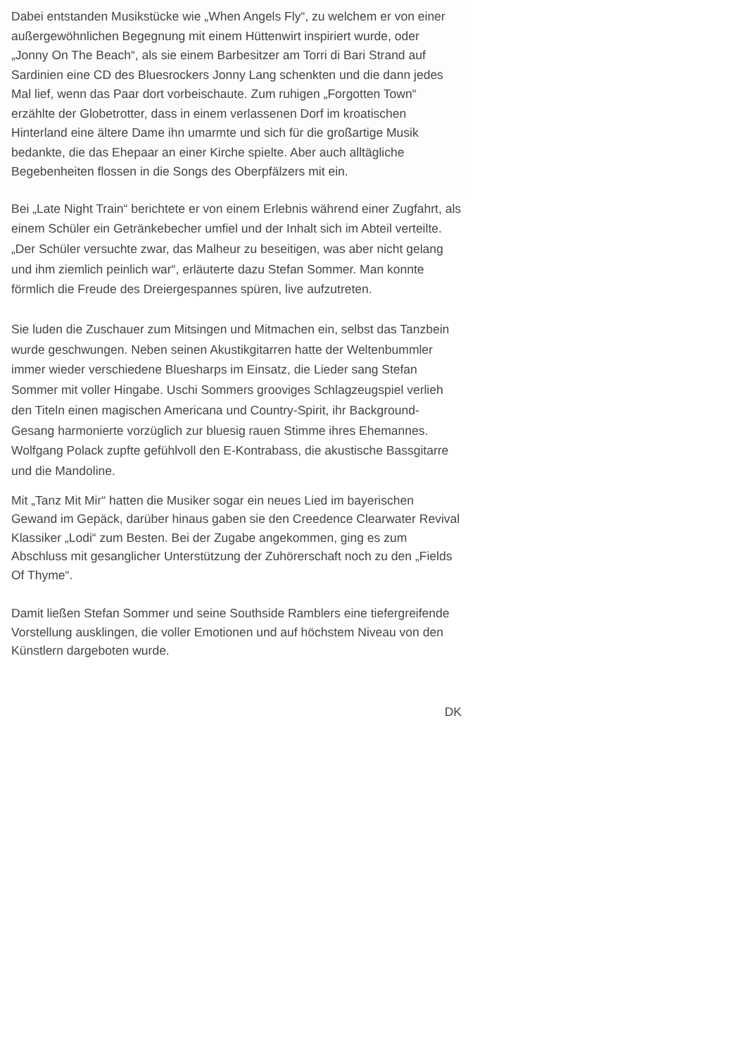Dabei entstanden Musikstücke wie „When Angels Fly“, zu welchem er von einer außergewöhnlichen Begegnung mit einem Hüttenwirt inspiriert wurde, oder „Jonny On The Beach“, als sie einem Barbesitzer am Torri di Bari Strand auf Sardinien eine CD des Bluesrockers Jonny Lang schenkten und die dann jedes Mal lief, wenn das Paar dort vorbeischaute. Zum ruhigen „Forgotten Town“ erzählte der Globetrotter, dass in einem verlassenen Dorf im kroatischen Hinterland eine ältere Dame ihn umarmte und sich für die großartige Musik bedankte, die das Ehepaar an einer Kirche spielte. Aber auch alltägliche Begebenheiten flossen in die Songs des Oberpfälzers mit ein.
Bei „Late Night Train“ berichtete er von einem Erlebnis während einer Zugfahrt, als einem Schüler ein Getränkebecher umfiel und der Inhalt sich im Abteil verteilte. „Der Schüler versuchte zwar, das Malheur zu beseitigen, was aber nicht gelang und ihm ziemlich peinlich war“, erläuterte dazu Stefan Sommer. Man konnte förmlich die Freude des Dreiergespannes spüren, live aufzutreten.
Sie luden die Zuschauer zum Mitsingen und Mitmachen ein, selbst das Tanzbein wurde geschwungen. Neben seinen Akustikgitarren hatte der Weltenbummler immer wieder verschiedene Bluesharps im Einsatz, die Lieder sang Stefan Sommer mit voller Hingabe. Uschi Sommers grooviges Schlagzeugspiel verlieh den Titeln einen magischen Americana und Country-Spirit, ihr Background-Gesang harmonierte vorzüglich zur bluesig rauen Stimme ihres Ehemannes. Wolfgang Polack zupfte gefühlvoll den E-Kontrabass, die akustische Bassgitarre und die Mandoline.
Mit „Tanz Mit Mir“ hatten die Musiker sogar ein neues Lied im bayerischen Gewand im Gepäck, darüber hinaus gaben sie den Creedence Clearwater Revival Klassiker „Lodi“ zum Besten. Bei der Zugabe angekommen, ging es zum Abschluss mit gesanglicher Unterstützung der Zuhörerschaft noch zu den „Fields Of Thyme“.
Damit ließen Stefan Sommer und seine Southside Ramblers eine tiefergreifende Vorstellung ausklingen, die voller Emotionen und auf höchstem Niveau von den Künstlern dargeboten wurde.
DK